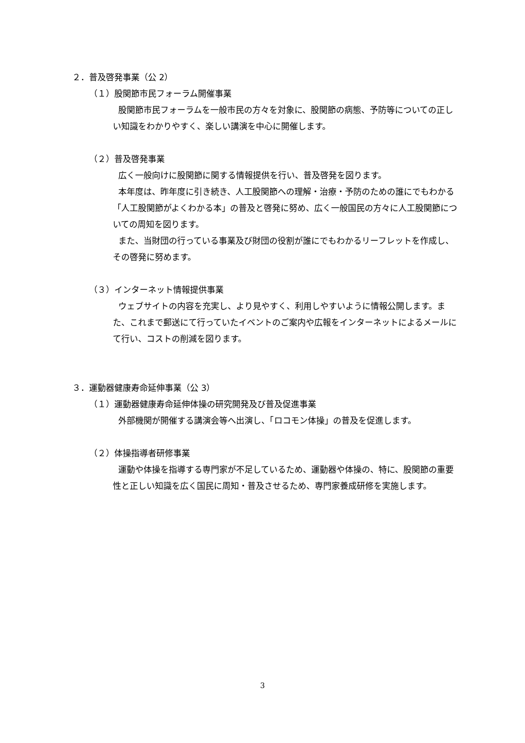２．普及啓発事業（公 2）
（１）股関節市民フォーラム開催事業
股関節市民フォーラムを一般市民の方々を対象に、股関節の病態、予防等についての正しい知識をわかりやすく、楽しい講演を中心に開催します。
（２）普及啓発事業
広く一般向けに股関節に関する情報提供を行い、普及啓発を図ります。
本年度は、昨年度に引き続き、人工股関節への理解・治療・予防のための誰にでもわかる「人工股関節がよくわかる本」の普及と啓発に努め、広く一般国民の方々に人工股関節についての周知を図ります。
また、当財団の行っている事業及び財団の役割が誰にでもわかるリーフレットを作成し、その啓発に努めます。
（３）インターネット情報提供事業
ウェブサイトの内容を充実し、より見やすく、利用しやすいように情報公開します。また、これまで郵送にて行っていたイベントのご案内や広報をインターネットによるメールにて行い、コストの削減を図ります。
３．運動器健康寿命延伸事業（公 3）
（１）運動器健康寿命延伸体操の研究開発及び普及促進事業
外部機関が開催する講演会等へ出演し、「ロコモン体操」の普及を促進します。
（２）体操指導者研修事業
運動や体操を指導する専門家が不足しているため、運動器や体操の、特に、股関節の重要性と正しい知識を広く国民に周知・普及させるため、専門家養成研修を実施します。
3